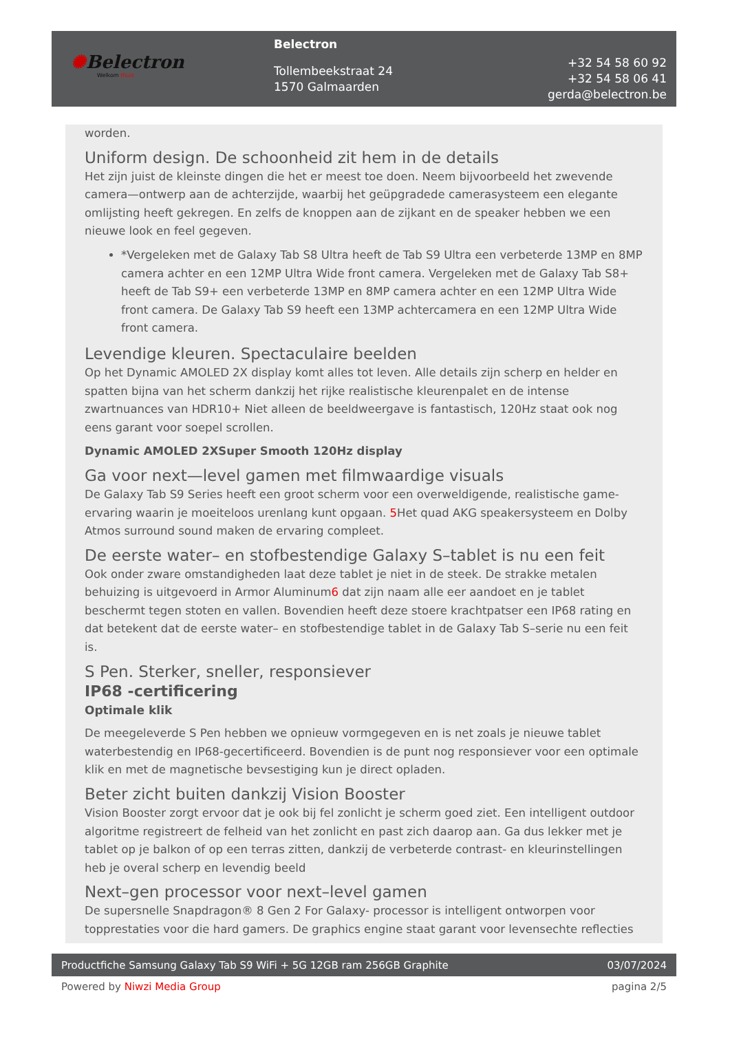✺Belectron
Welkom thuis
Belectron
Tollembeekstraat 24
1570 Galmaarden
+32 54 58 60 92
+32 54 58 06 41
gerda@belectron.be
worden.
Uniform design. De schoonheid zit hem in de details
Het zijn juist de kleinste dingen die het er meest toe doen. Neem bijvoorbeeld het zwevende camera—ontwerp aan de achterzijde, waarbij het geüpgradede camerasysteem een elegante omlijsting heeft gekregen. En zelfs de knoppen aan de zijkant en de speaker hebben we een nieuwe look en feel gegeven.
*Vergeleken met de Galaxy Tab S8 Ultra heeft de Tab S9 Ultra een verbeterde 13MP en 8MP camera achter en een 12MP Ultra Wide front camera. Vergeleken met de Galaxy Tab S8+ heeft de Tab S9+ een verbeterde 13MP en 8MP camera achter en een 12MP Ultra Wide front camera. De Galaxy Tab S9 heeft een 13MP achtercamera en een 12MP Ultra Wide front camera.
Levendige kleuren. Spectaculaire beelden
Op het Dynamic AMOLED 2X display komt alles tot leven. Alle details zijn scherp en helder en spatten bijna van het scherm dankzij het rijke realistische kleurenpalet en de intense zwartnuances van HDR10+ Niet alleen de beeldweergave is fantastisch, 120Hz staat ook nog eens garant voor soepel scrollen.
Dynamic AMOLED 2XSuper Smooth 120Hz display
Ga voor next—level gamen met filmwaardige visuals
De Galaxy Tab S9 Series heeft een groot scherm voor een overweldigende, realistische game-ervaring waarin je moeiteloos urenlang kunt opgaan. 5 Het quad AKG speakersysteem en Dolby Atmos surround sound maken de ervaring compleet.
De eerste water– en stofbestendige Galaxy S–tablet is nu een feit
Ook onder zware omstandigheden laat deze tablet je niet in de steek. De strakke metalen behuizing is uitgevoerd in Armor Aluminum6 dat zijn naam alle eer aandoet en je tablet beschermt tegen stoten en vallen. Bovendien heeft deze stoere krachtpatser een IP68 rating en dat betekent dat de eerste water– en stofbestendige tablet in de Galaxy Tab S–serie nu een feit is.
S Pen. Sterker, sneller, responsiever
IP68 -certificering
Optimale klik
De meegeleverde S Pen hebben we opnieuw vormgegeven en is net zoals je nieuwe tablet waterbestendig en IP68-gecertificeerd. Bovendien is de punt nog responsiever voor een optimale klik en met de magnetische bevsestiging kun je direct opladen.
Beter zicht buiten dankzij Vision Booster
Vision Booster zorgt ervoor dat je ook bij fel zonlicht je scherm goed ziet. Een intelligent outdoor algoritme registreert de felheid van het zonlicht en past zich daarop aan. Ga dus lekker met je tablet op je balkon of op een terras zitten, dankzij de verbeterde contrast- en kleurinstellingen heb je overal scherp en levendig beeld
Next–gen processor voor next–level gamen
De supersnelle Snapdragon® 8 Gen 2 For Galaxy- processor is intelligent ontworpen voor topprestaties voor die hard gamers. De graphics engine staat garant voor levensechte reflecties
Productfiche Samsung Galaxy Tab S9 WiFi + 5G 12GB ram 256GB Graphite 03/07/2024
Powered by Niwzi Media Group pagina 2/5